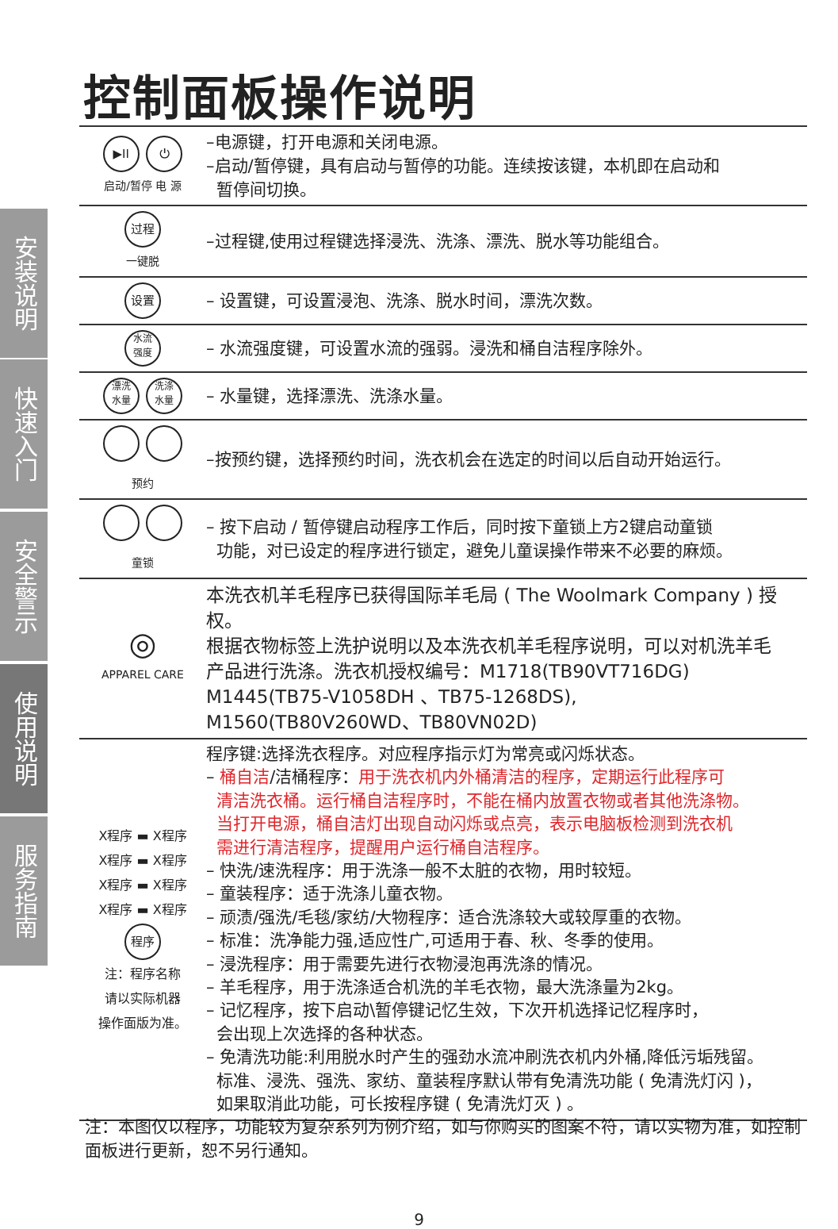控制面板操作说明
安装说明
快速入门
安全警示
使用说明
服务指南
| ▶II ⏻ 启动/暂停 电 源 | –电源键，打开电源和关闭电源。 –启动/暂停键，具有启动与暂停的功能。连续按该键，本机即在启动和 暂停间切换。 |
| 过程 一键脱 | –过程键,使用过程键选择浸洗、洗涤、漂洗、脱水等功能组合。 |
| 设置 | – 设置键，可设置浸泡、洗涤、脱水时间，漂洗次数。 |
| 水流 强度 | – 水流强度键，可设置水流的强弱。浸洗和桶自洁程序除外。 |
| 漂洗 水量 洗涤 水量 | – 水量键，选择漂洗、洗涤水量。 |
| 预约 | –按预约键，选择预约时间，洗衣机会在选定的时间以后自动开始运行。 |
| 童锁 | – 按下启动 / 暂停键启动程序工作后，同时按下童锁上方2键启动童锁 功能，对已设定的程序进行锁定，避免儿童误操作带来不必要的麻烦。 |
| ◎ APPAREL CARE | 本洗衣机羊毛程序已获得国际羊毛局 ( The Woolmark Company ) 授权。 根据衣物标签上洗护说明以及本洗衣机羊毛程序说明，可以对机洗羊毛 产品进行洗涤。洗衣机授权编号：M1718(TB90VT716DG) M1445(TB75-V1058DH 、TB75-1268DS), M1560(TB80V260WD、TB80VN02D) |
| X程序 ▬ X程序 X程序 ▬ X程序 X程序 ▬ X程序 X程序 ▬ X程序 程序 注：程序名称 请以实际机器 操作面版为准。 | 程序键:选择洗衣程序。对应程序指示灯为常亮或闪烁状态。 – 桶自洁 /洁桶程序： 用于洗衣机内外桶清洁的程序，定期运行此程序可 清洁洗衣桶。运行桶自洁程序时，不能在桶内放置衣物或者其他洗涤物。 当打开电源，桶自洁灯出现自动闪烁或点亮，表示电脑板检测到洗衣机 需进行清洁程序，提醒用户运行桶自洁程序。 – 快洗/速洗程序：用于洗涤一般不太脏的衣物，用时较短。 – 童装程序：适于洗涤儿童衣物。 – 顽渍/强洗/毛毯/家纺/大物程序：适合洗涤较大或较厚重的衣物。 – 标准：洗净能力强,适应性广,可适用于春、秋、冬季的使用。 – 浸洗程序：用于需要先进行衣物浸泡再洗涤的情况。 – 羊毛程序，用于洗涤适合机洗的羊毛衣物，最大洗涤量为2kg。 – 记忆程序，按下启动\暂停键记忆生效，下次开机选择记忆程序时， 会出现上次选择的各种状态。 – 免清洗功能:利用脱水时产生的强劲水流冲刷洗衣机内外桶,降低污垢残留。 标准、浸洗、强洗、家纺、童装程序默认带有免清洗功能 ( 免清洗灯闪 )， 如果取消此功能，可长按程序键 ( 免清洗灯灭 ) 。 |
注：本图仅以程序，功能较为复杂系列为例介绍，如与你购买的图案不符，请以实物为准，如控制面板进行更新，恕不另行通知。
9